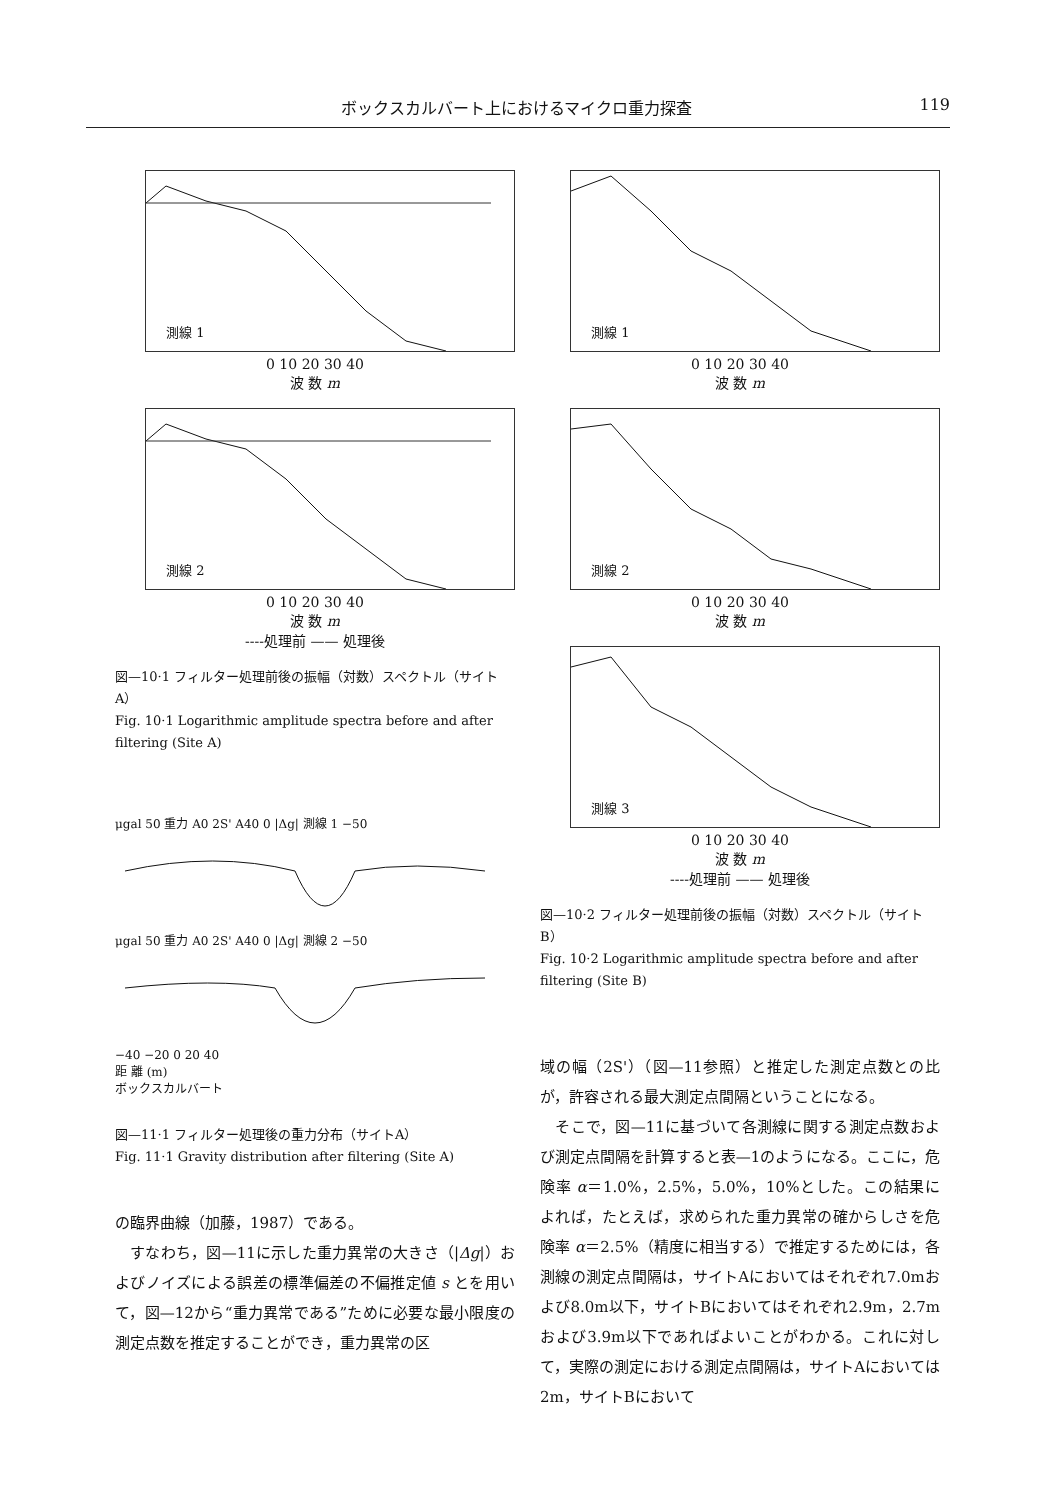ボックスカルバート上におけるマイクロ重力探査 119
測線 1
0 10 20 30 40
波 数 m
測線 2
0 10 20 30 40
波 数 m
----処理前 —— 処理後
図—10·1 フィルター処理前後の振幅（対数）スペクトル（サイトA）
Fig. 10·1 Logarithmic amplitude spectra before and after filtering (Site A)
μgal 50 重力 A0 2S' A40 0 |Δg| 測線 1 −50
μgal 50 重力 A0 2S' A40 0 |Δg| 測線 2 −50
−40 −20 0 20 40
距 離 (m)
ボックスカルバート
図—11·1 フィルター処理後の重力分布（サイトA）
Fig. 11·1 Gravity distribution after filtering (Site A)
の臨界曲線（加藤，1987）である。
　すなわち，図—11に示した重力異常の大きさ（|Δg|）およびノイズによる誤差の標準偏差の不偏推定値 s とを用いて，図—12から“重力異常である”ために必要な最小限度の測定点数を推定することができ，重力異常の区
測線 1
0 10 20 30 40
波 数 m
測線 2
0 10 20 30 40
波 数 m
測線 3
0 10 20 30 40
波 数 m
----処理前 —— 処理後
図—10·2 フィルター処理前後の振幅（対数）スペクトル（サイトB）
Fig. 10·2 Logarithmic amplitude spectra before and after filtering (Site B)
域の幅（2S'）（図—11参照）と推定した測定点数との比が，許容される最大測定点間隔ということになる。
　そこで，図—11に基づいて各測線に関する測定点数および測定点間隔を計算すると表—1のようになる。ここに，危険率 α＝1.0%，2.5%，5.0%，10%とした。この結果によれば，たとえば，求められた重力異常の確からしさを危険率 α＝2.5%（精度に相当する）で推定するためには，各測線の測定点間隔は，サイトAにおいてはそれぞれ7.0mおよび8.0m以下，サイトBにおいてはそれぞれ2.9m，2.7mおよび3.9m以下であればよいことがわかる。これに対して，実際の測定における測定点間隔は，サイトAにおいては2m，サイトBにおいて